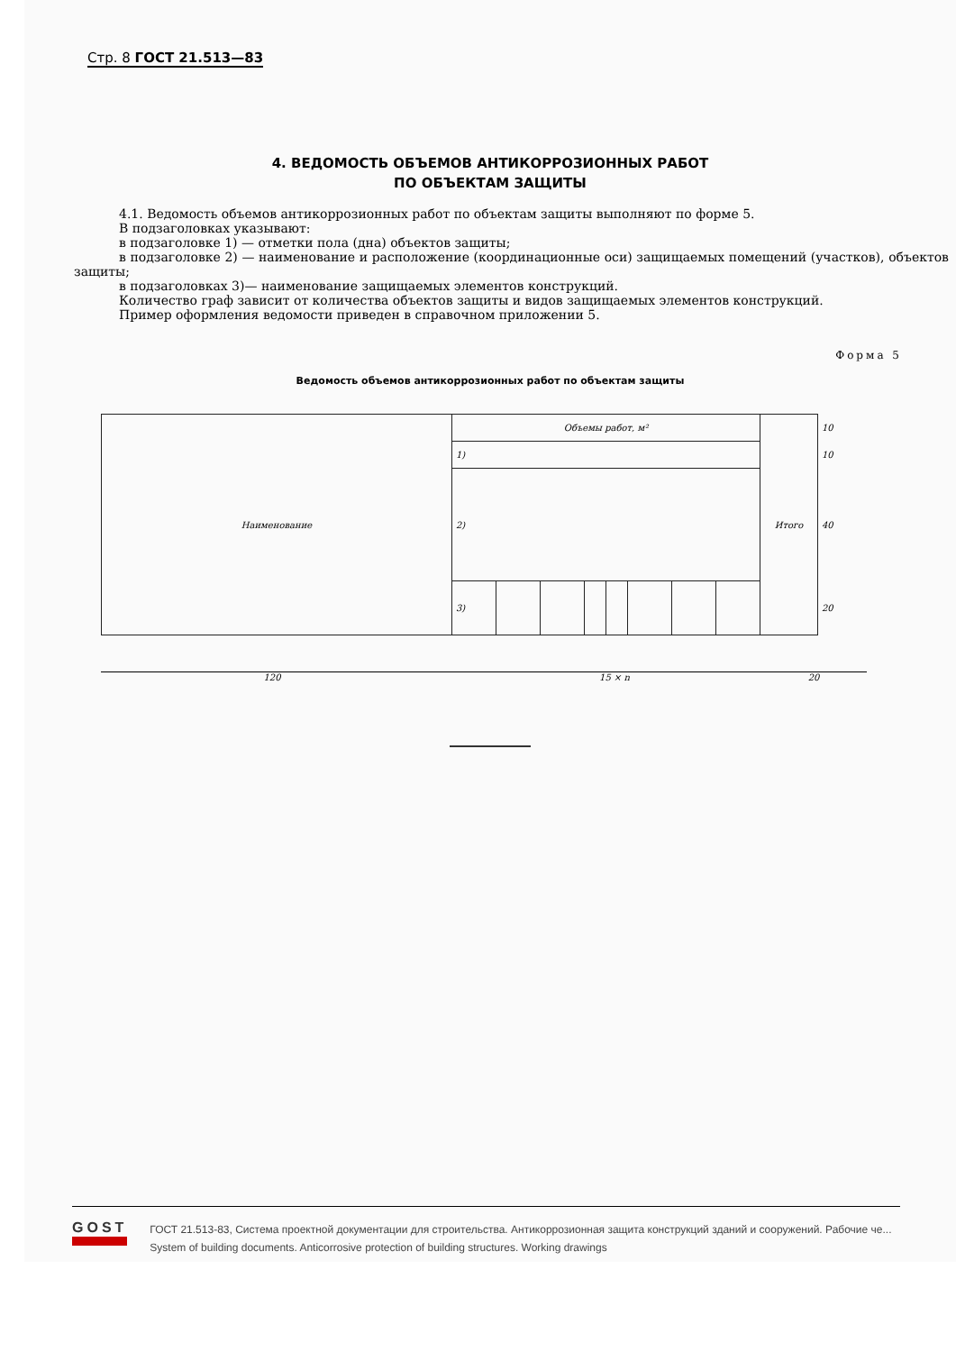Стр. 8 ГОСТ 21.513—83
4. ВЕДОМОСТЬ ОБЪЕМОВ АНТИКОРРОЗИОННЫХ РАБОТ
ПО ОБЪЕКТАМ ЗАЩИТЫ
4.1. Ведомость объемов антикоррозионных работ по объектам защиты выполняют по форме 5.
В подзаголовках указывают:
в подзаголовке 1) — отметки пола (дна) объектов защиты;
в подзаголовке 2) — наименование и расположение (координационные оси) защищаемых помещений (участков), объектов защиты;
в подзаголовках 3)— наименование защищаемых элементов конструкций.
Количество граф зависит от количества объектов защиты и видов защищаемых элементов конструкций.
Пример оформления ведомости приведен в справочном приложении 5.
Форма 5
Ведомость объемов антикоррозионных работ по объектам защиты
| Наименование | Объемы работ, м² | | | | | | | | Итого | 10 |
| | 1) | | | | | | | | | 10 |
| | 2) | | | | | | | | | 40 |
| | 3) | | | | | | | | | 20 |
120 15 × n 20
GOST
ГОСТ 21.513-83, Система проектной документации для строительства. Антикоррозионная защита конструкций зданий и сооружений. Рабочие че...
System of building documents. Anticorrosive protection of building structures. Working drawings